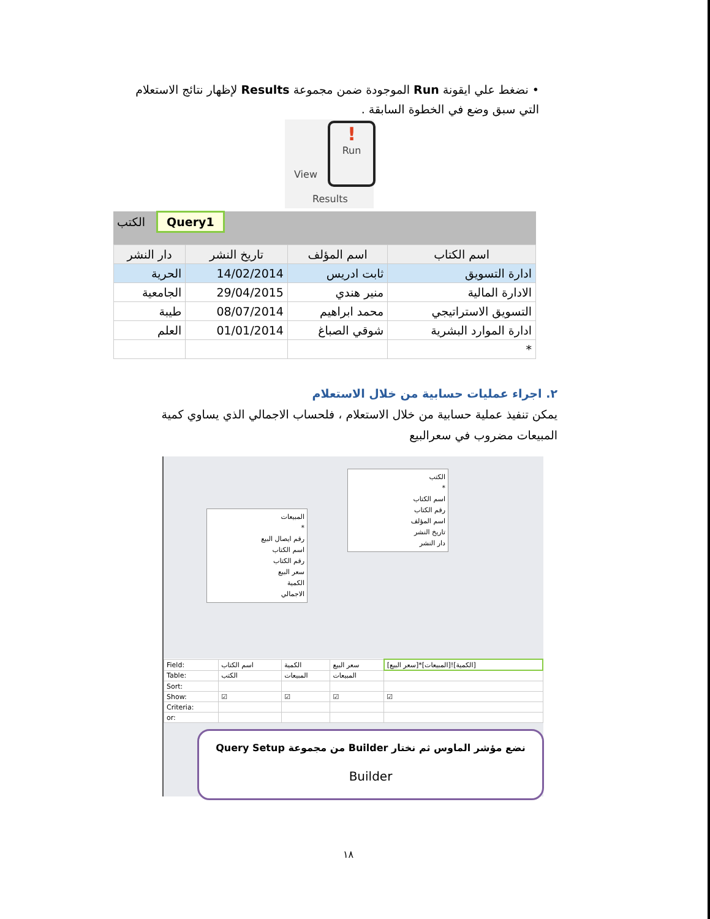• نضغط علي ايقونة Run الموجودة ضمن مجموعة Results لإظهار نتائج الاستعلام التي سبق وضع في الخطوة السابقة .
View
!
Run
Results
الكتب Query1
| اسم الكتاب | اسم المؤلف | تاريخ النشر | دار النشر |
| --- | --- | --- | --- |
| ادارة التسويق | ثابت ادريس | 14/02/2014 | الحرية |
| الادارة المالية | منير هندي | 29/04/2015 | الجامعية |
| التسويق الاستراتيجي | محمد ابراهيم | 08/07/2014 | طيبة |
| ادارة الموارد البشرية | شوقي الصباغ | 01/01/2014 | العلم |
| * | | | |
٢. اجراء عمليات حسابية من خلال الاستعلام
يمكن تنفيذ عملية حسابية من خلال الاستعلام ، فلحساب الاجمالي الذي يساوي كمية المبيعات مضروب في سعرالبيع
الكتب
*
اسم الكتاب
رقم الكتاب
اسم المؤلف
تاريخ النشر
دار النشر
المبيعات
*
رقم ايصال البيع
اسم الكتاب
رقم الكتاب
سعر البيع
الكمية
الاجمالي
| Field: | اسم الكتاب | الكمية | سعر البيع | [سعر البيع]*[المبيعات]![الكمية] |
| Table: | الكتب | المبيعات | المبيعات | |
| Sort: | | | | |
| Show: | ☑ | ☑ | ☑ | ☑ |
| Criteria: | | | | |
| or: | | | | |
نضع مؤشر الماوس ثم نختار Builder من مجموعة Query Setup
Builder
١٨